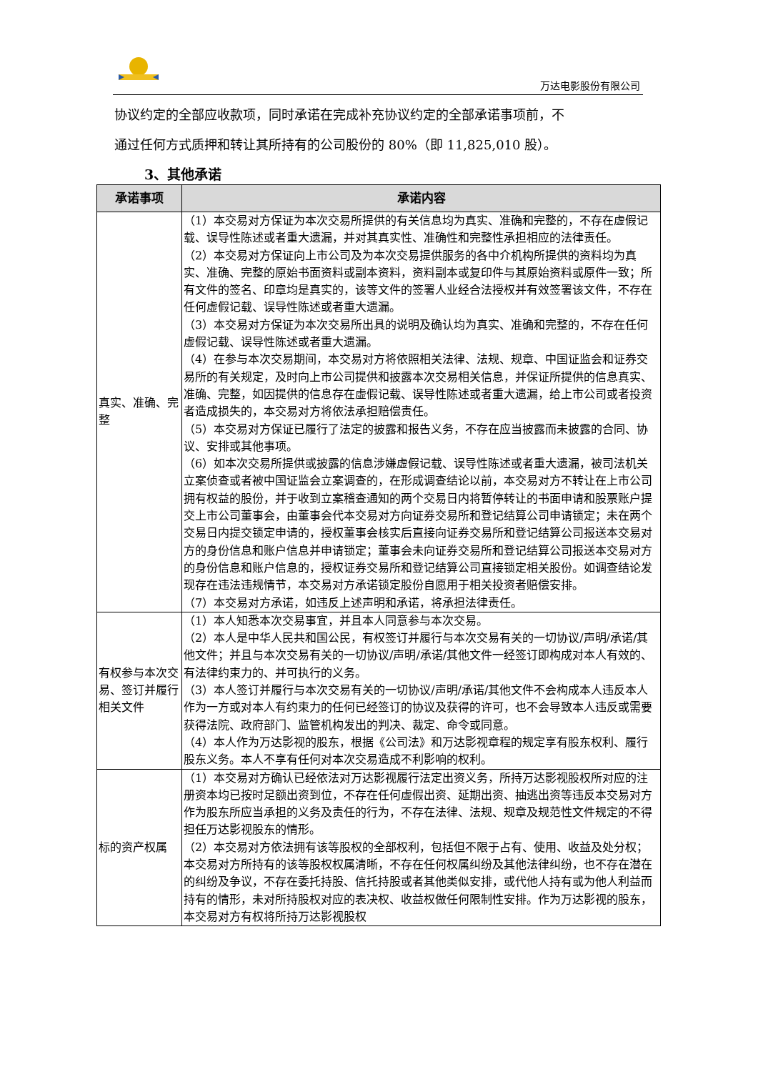万达电影股份有限公司
协议约定的全部应收款项，同时承诺在完成补充协议约定的全部承诺事项前，不
通过任何方式质押和转让其所持有的公司股份的 80%（即 11,825,010 股）。
3、其他承诺
| 承诺事项 | 承诺内容 |
| --- | --- |
| 真实、准确、完整 | （1）本交易对方保证为本次交易所提供的有关信息均为真实、准确和完整的，不存在虚假记载、误导性陈述或者重大遗漏，并对其真实性、准确性和完整性承担相应的法律责任。 （2）本交易对方保证向上市公司及为本次交易提供服务的各中介机构所提供的资料均为真实、准确、完整的原始书面资料或副本资料，资料副本或复印件与其原始资料或原件一致；所有文件的签名、印章均是真实的，该等文件的签署人业经合法授权并有效签署该文件，不存在任何虚假记载、误导性陈述或者重大遗漏。 （3）本交易对方保证为本次交易所出具的说明及确认均为真实、准确和完整的，不存在任何虚假记载、误导性陈述或者重大遗漏。 （4）在参与本次交易期间，本交易对方将依照相关法律、法规、规章、中国证监会和证券交易所的有关规定，及时向上市公司提供和披露本次交易相关信息，并保证所提供的信息真实、准确、完整，如因提供的信息存在虚假记载、误导性陈述或者重大遗漏，给上市公司或者投资者造成损失的，本交易对方将依法承担赔偿责任。 （5）本交易对方保证已履行了法定的披露和报告义务，不存在应当披露而未披露的合同、协议、安排或其他事项。 （6）如本次交易所提供或披露的信息涉嫌虚假记载、误导性陈述或者重大遗漏，被司法机关立案侦查或者被中国证监会立案调查的，在形成调查结论以前，本交易对方不转让在上市公司拥有权益的股份，并于收到立案稽查通知的两个交易日内将暂停转让的书面申请和股票账户提交上市公司董事会，由董事会代本交易对方向证券交易所和登记结算公司申请锁定；未在两个交易日内提交锁定申请的，授权董事会核实后直接向证券交易所和登记结算公司报送本交易对方的身份信息和账户信息并申请锁定；董事会未向证券交易所和登记结算公司报送本交易对方的身份信息和账户信息的，授权证券交易所和登记结算公司直接锁定相关股份。如调查结论发现存在违法违规情节，本交易对方承诺锁定股份自愿用于相关投资者赔偿安排。 （7）本交易对方承诺，如违反上述声明和承诺，将承担法律责任。 |
| 有权参与本次交易、签订并履行相关文件 | （1）本人知悉本次交易事宜，并且本人同意参与本次交易。 （2）本人是中华人民共和国公民，有权签订并履行与本次交易有关的一切协议/声明/承诺/其他文件；并且与本次交易有关的一切协议/声明/承诺/其他文件一经签订即构成对本人有效的、有法律约束力的、并可执行的义务。 （3）本人签订并履行与本次交易有关的一切协议/声明/承诺/其他文件不会构成本人违反本人作为一方或对本人有约束力的任何已经签订的协议及获得的许可，也不会导致本人违反或需要获得法院、政府部门、监管机构发出的判决、裁定、命令或同意。 （4）本人作为万达影视的股东，根据《公司法》和万达影视章程的规定享有股东权利、履行股东义务。本人不享有任何对本次交易造成不利影响的权利。 |
| 标的资产权属 | （1）本交易对方确认已经依法对万达影视履行法定出资义务，所持万达影视股权所对应的注册资本均已按时足额出资到位，不存在任何虚假出资、延期出资、抽逃出资等违反本交易对方作为股东所应当承担的义务及责任的行为，不存在法律、法规、规章及规范性文件规定的不得担任万达影视股东的情形。 （2）本交易对方依法拥有该等股权的全部权利，包括但不限于占有、使用、收益及处分权；本交易对方所持有的该等股权权属清晰，不存在任何权属纠纷及其他法律纠纷，也不存在潜在的纠纷及争议，不存在委托持股、信托持股或者其他类似安排，或代他人持有或为他人利益而持有的情形，未对所持股权对应的表决权、收益权做任何限制性安排。作为万达影视的股东，本交易对方有权将所持万达影视股权 |